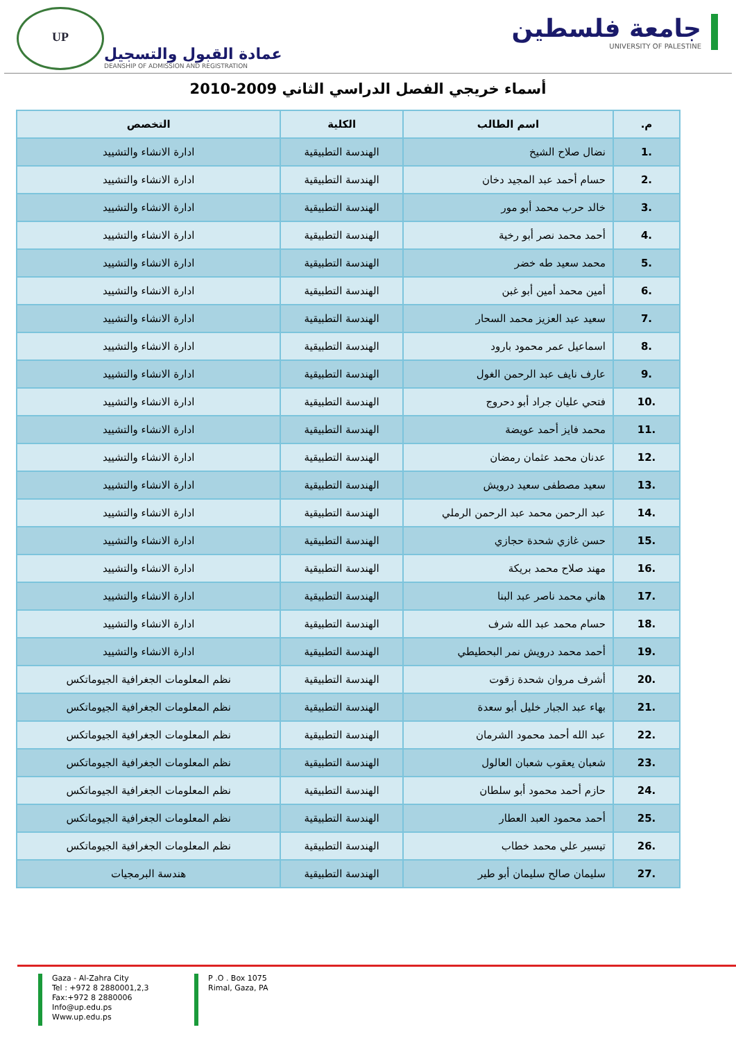UP
عمادة القبول والتسجيل
DEANSHIP OF ADMISSION AND REGISTRATION
جامعة فلسطين
UNIVERSITY OF PALESTINE
أسماء خريجي الفصل الدراسي الثاني 2009-2010
| م. | اسم الطالب | الكلية | التخصص |
| --- | --- | --- | --- |
| .1 | نضال صلاح الشيخ | الهندسة التطبيقية | ادارة الانشاء والتشييد |
| .2 | حسام أحمد عبد المجيد دخان | الهندسة التطبيقية | ادارة الانشاء والتشييد |
| .3 | خالد حرب محمد أبو مور | الهندسة التطبيقية | ادارة الانشاء والتشييد |
| .4 | أحمد محمد نصر أبو رخية | الهندسة التطبيقية | ادارة الانشاء والتشييد |
| .5 | محمد سعيد طه خضر | الهندسة التطبيقية | ادارة الانشاء والتشييد |
| .6 | أمين محمد أمين أبو غبن | الهندسة التطبيقية | ادارة الانشاء والتشييد |
| .7 | سعيد عبد العزيز محمد السحار | الهندسة التطبيقية | ادارة الانشاء والتشييد |
| .8 | اسماعيل عمر محمود بارود | الهندسة التطبيقية | ادارة الانشاء والتشييد |
| .9 | عارف نايف عبد الرحمن الغول | الهندسة التطبيقية | ادارة الانشاء والتشييد |
| .10 | فتحي عليان جراد أبو دحروج | الهندسة التطبيقية | ادارة الانشاء والتشييد |
| .11 | محمد فايز أحمد عويضة | الهندسة التطبيقية | ادارة الانشاء والتشييد |
| .12 | عدنان محمد عثمان رمضان | الهندسة التطبيقية | ادارة الانشاء والتشييد |
| .13 | سعيد مصطفى سعيد درويش | الهندسة التطبيقية | ادارة الانشاء والتشييد |
| .14 | عبد الرحمن محمد عبد الرحمن الرملي | الهندسة التطبيقية | ادارة الانشاء والتشييد |
| .15 | حسن غازي شحدة حجازي | الهندسة التطبيقية | ادارة الانشاء والتشييد |
| .16 | مهند صلاح محمد بريكة | الهندسة التطبيقية | ادارة الانشاء والتشييد |
| .17 | هاني محمد ناصر عبد البنا | الهندسة التطبيقية | ادارة الانشاء والتشييد |
| .18 | حسام محمد عبد الله شرف | الهندسة التطبيقية | ادارة الانشاء والتشييد |
| .19 | أحمد محمد درويش نمر البحطيطي | الهندسة التطبيقية | ادارة الانشاء والتشييد |
| .20 | أشرف مروان شحدة زقوت | الهندسة التطبيقية | نظم المعلومات الجغرافية الجيوماتكس |
| .21 | بهاء عبد الجبار خليل أبو سعدة | الهندسة التطبيقية | نظم المعلومات الجغرافية الجيوماتكس |
| .22 | عبد الله أحمد محمود الشرمان | الهندسة التطبيقية | نظم المعلومات الجغرافية الجيوماتكس |
| .23 | شعبان يعقوب شعبان العالول | الهندسة التطبيقية | نظم المعلومات الجغرافية الجيوماتكس |
| .24 | حازم أحمد محمود أبو سلطان | الهندسة التطبيقية | نظم المعلومات الجغرافية الجيوماتكس |
| .25 | أحمد محمود العبد العطار | الهندسة التطبيقية | نظم المعلومات الجغرافية الجيوماتكس |
| .26 | تيسير علي محمد خطاب | الهندسة التطبيقية | نظم المعلومات الجغرافية الجيوماتكس |
| .27 | سليمان صالح سليمان أبو طير | الهندسة التطبيقية | هندسة البرمجيات |
Gaza - Al-Zahra City
Tel : +972 8 2880001,2,3
Fax:+972 8 2880006
Info@up.edu.ps
Www.up.edu.ps
P .O . Box 1075
Rimal, Gaza, PA